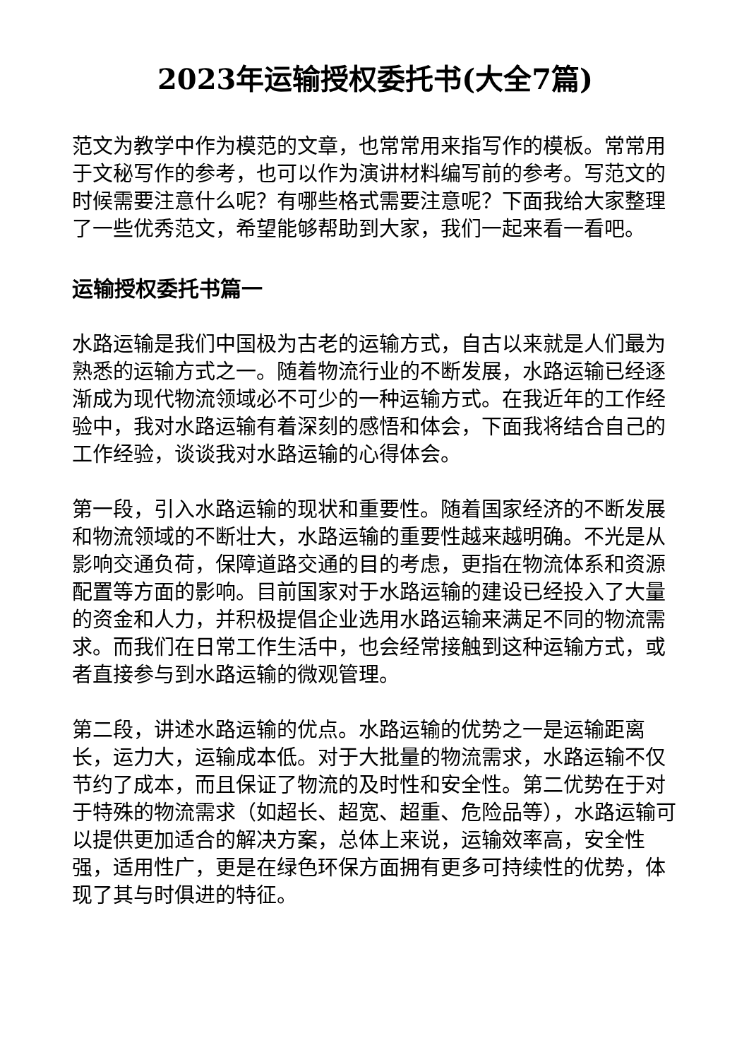2023年运输授权委托书(大全7篇)
范文为教学中作为模范的文章，也常常用来指写作的模板。常常用于文秘写作的参考，也可以作为演讲材料编写前的参考。写范文的时候需要注意什么呢？有哪些格式需要注意呢？下面我给大家整理了一些优秀范文，希望能够帮助到大家，我们一起来看一看吧。
运输授权委托书篇一
水路运输是我们中国极为古老的运输方式，自古以来就是人们最为熟悉的运输方式之一。随着物流行业的不断发展，水路运输已经逐渐成为现代物流领域必不可少的一种运输方式。在我近年的工作经验中，我对水路运输有着深刻的感悟和体会，下面我将结合自己的工作经验，谈谈我对水路运输的心得体会。
第一段，引入水路运输的现状和重要性。随着国家经济的不断发展和物流领域的不断壮大，水路运输的重要性越来越明确。不光是从影响交通负荷，保障道路交通的目的考虑，更指在物流体系和资源配置等方面的影响。目前国家对于水路运输的建设已经投入了大量的资金和人力，并积极提倡企业选用水路运输来满足不同的物流需求。而我们在日常工作生活中，也会经常接触到这种运输方式，或者直接参与到水路运输的微观管理。
第二段，讲述水路运输的优点。水路运输的优势之一是运输距离长，运力大，运输成本低。对于大批量的物流需求，水路运输不仅节约了成本，而且保证了物流的及时性和安全性。第二优势在于对于特殊的物流需求（如超长、超宽、超重、危险品等），水路运输可以提供更加适合的解决方案，总体上来说，运输效率高，安全性强，适用性广，更是在绿色环保方面拥有更多可持续性的优势，体现了其与时俱进的特征。